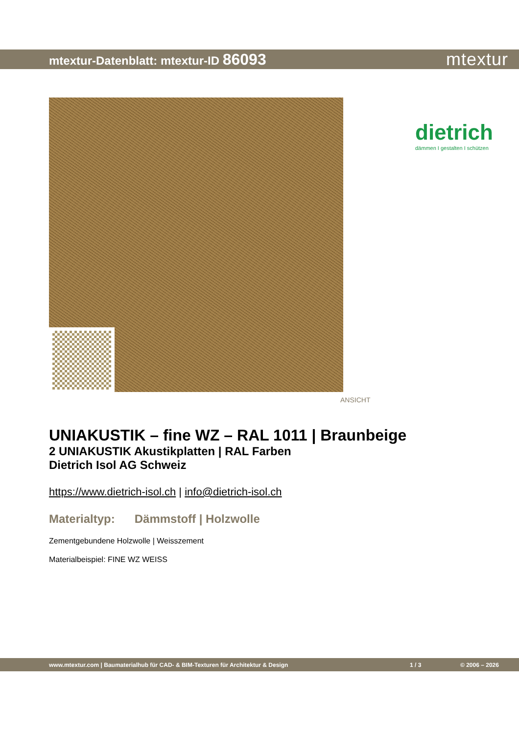mtextur-Datenblatt: mtextur-ID 86093
mtextur
dietrich
dämmen I gestalten I schützen
ANSICHT
UNIAKUSTIK – fine WZ – RAL 1011 | Braunbeige
2 UNIAKUSTIK Akustikplatten | RAL Farben
Dietrich Isol AG Schweiz
https://www.dietrich-isol.ch | info@dietrich-isol.ch
Materialtyp: Dämmstoff | Holzwolle
Zementgebundene Holzwolle | Weisszement
Materialbeispiel: FINE WZ WEISS
www.mtextur.com | Baumaterialhub für CAD- & BIM-Texturen für Architektur & Design 1 / 3 © 2006 – 2026